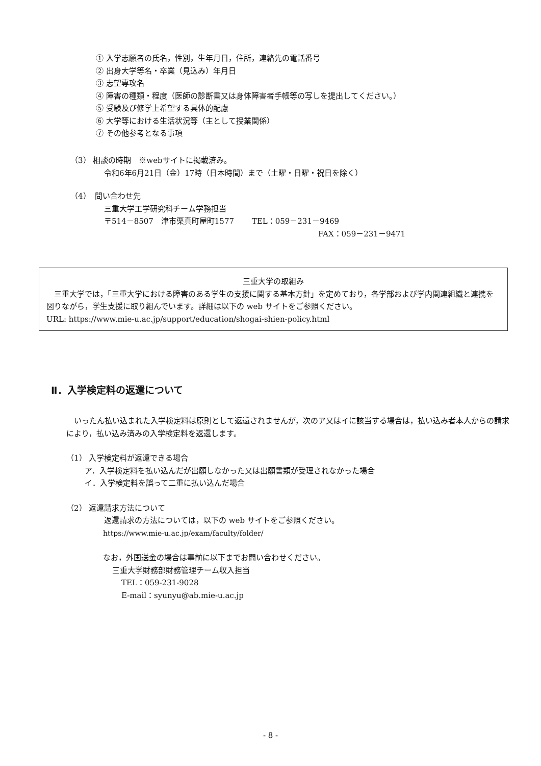① 入学志願者の氏名，性別，生年月日，住所，連絡先の電話番号
② 出身大学等名・卒業（見込み）年月日
③ 志望専攻名
④ 障害の種類・程度（医師の診断書又は身体障害者手帳等の写しを提出してください。）
⑤ 受験及び修学上希望する具体的配慮
⑥ 大学等における生活状況等（主として授業関係）
⑦ その他参考となる事項
（3） 相談の時期　※webサイトに掲載済み。
令和6年6月21日（金）17時（日本時間）まで（土曜・日曜・祝日を除く）
（4）　問い合わせ先
三重大学工学研究科チーム学務担当
〒514－8507　津市栗真町屋町1577　　 TEL：059－231－9469
FAX：059－231－9471
三重大学の取組み
　三重大学では，「三重大学における障害のある学生の支援に関する基本方針」を定めており，各学部および学内関連組織と連携を図りながら，学生支援に取り組んでいます。詳細は以下の web サイトをご参照ください。
URL: https://www.mie-u.ac.jp/support/education/shogai-shien-policy.html
Ⅱ．入学検定料の返還について
　いったん払い込まれた入学検定料は原則として返還されませんが，次のア又はイに該当する場合は，払い込み者本人からの請求により，払い込み済みの入学検定料を返還します。
（1） 入学検定料が返還できる場合
ア．入学検定料を払い込んだが出願しなかった又は出願書類が受理されなかった場合
イ．入学検定料を誤って二重に払い込んだ場合
（2） 返還請求方法について
返還請求の方法については，以下の web サイトをご参照ください。
https://www.mie-u.ac.jp/exam/faculty/folder/
なお，外国送金の場合は事前に以下までお問い合わせください。
三重大学財務部財務管理チーム収入担当
TEL：059-231-9028
E-mail：syunyu@ab.mie-u.ac.jp
- 8 -